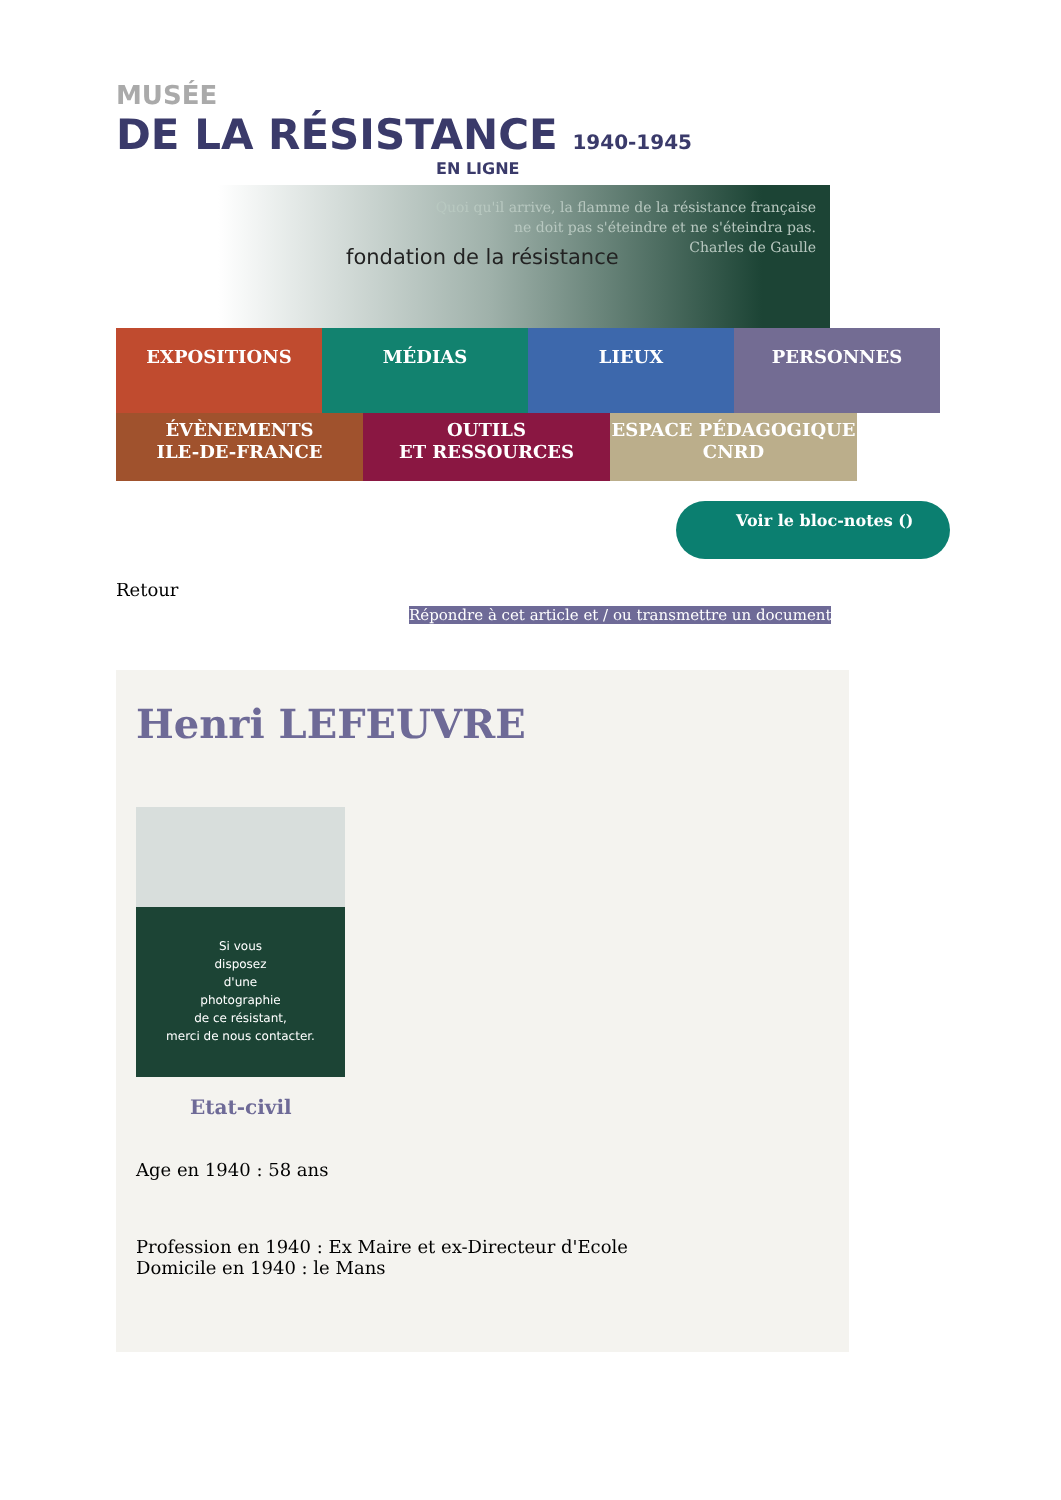MUSÉE
DE LA RÉSISTANCE 1940-1945
EN LIGNE
fondation de la résistance
Quoi qu'il arrive, la flamme de la résistance française
ne doit pas s'éteindre et ne s'éteindra pas.
Charles de Gaulle
EXPOSITIONS MÉDIAS LIEUX PERSONNES
ÉVÈNEMENTS
ILE-DE-FRANCE
OUTILS
ET RESSOURCES
ESPACE PÉDAGOGIQUE
CNRD
Voir le bloc-notes ()
Retour
Répondre à cet article et / ou transmettre un document
Henri LEFEUVRE
Si vous
disposez
d'une
photographie
de ce résistant,
merci de nous contacter.
Etat-civil
Age en 1940 : 58 ans
Profession en 1940 : Ex Maire et ex-Directeur d'Ecole
Domicile en 1940 : le Mans